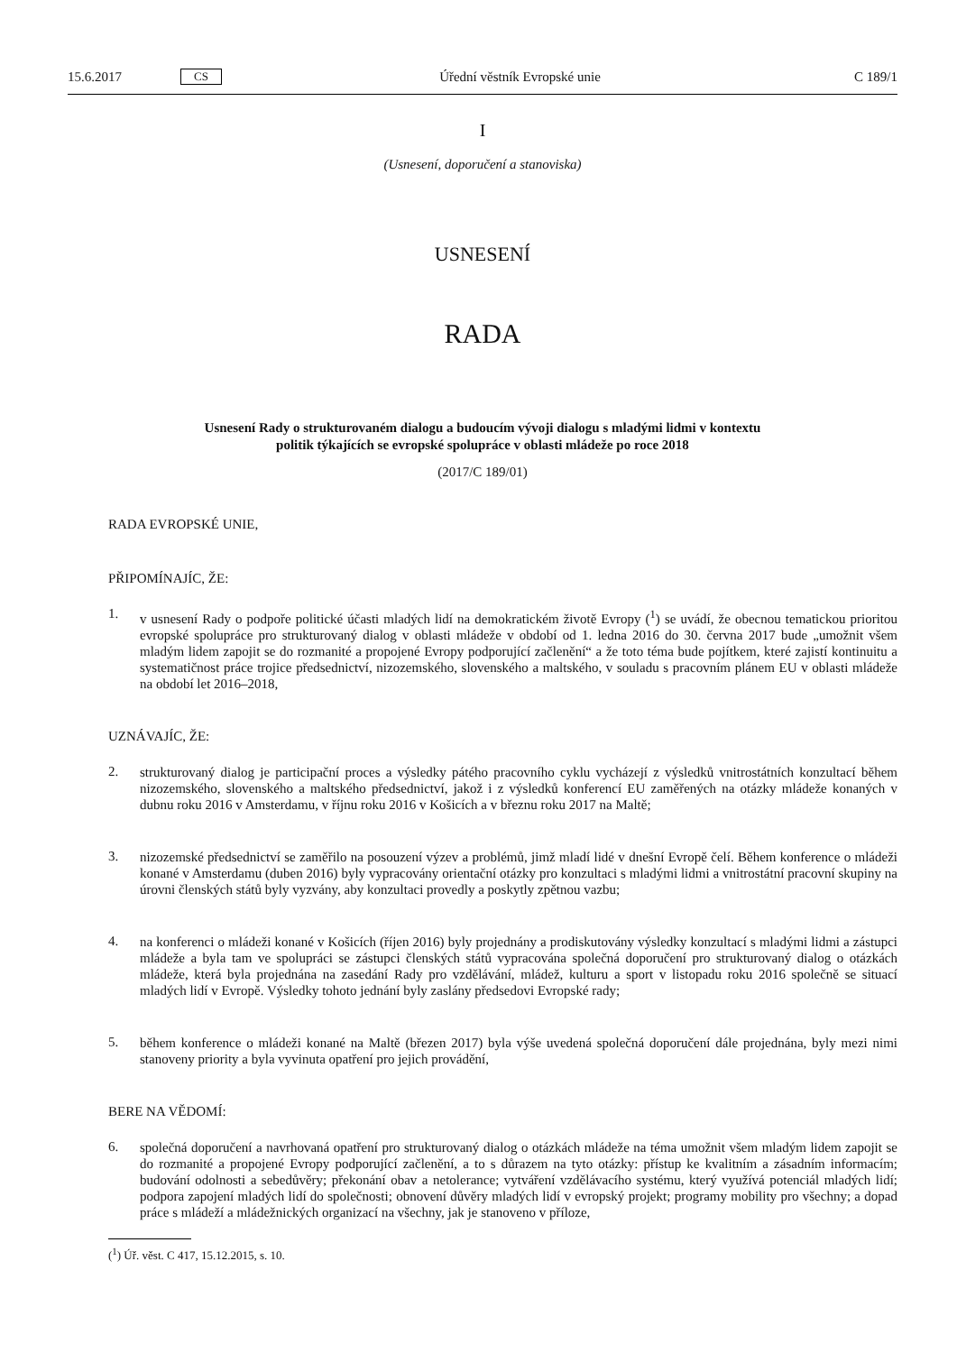15.6.2017 CS Úřední věstník Evropské unie C 189/1
I
(Usnesení, doporučení a stanoviska)
USNESENÍ
RADA
Usnesení Rady o strukturovaném dialogu a budoucím vývoji dialogu s mladými lidmi v kontextu
politik týkajících se evropské spolupráce v oblasti mládeže po roce 2018
(2017/C 189/01)
RADA EVROPSKÉ UNIE,
PŘIPOMÍNAJÍC, ŽE:
1.
v usnesení Rady o podpoře politické účasti mladých lidí na demokratickém životě Evropy (<sup>1</sup>) se uvádí, že obecnou tematickou prioritou evropské spolupráce pro strukturovaný dialog v oblasti mládeže v období od 1. ledna 2016 do 30. června 2017 bude „umožnit všem mladým lidem zapojit se do rozmanité a propojené Evropy podporující začlenění“ a že toto téma bude pojítkem, které zajistí kontinuitu a systematičnost práce trojice předsednictví, nizozemského, slovenského a maltského, v souladu s pracovním plánem EU v oblasti mládeže na období let 2016–2018,
UZNÁVAJÍC, ŽE:
2.
strukturovaný dialog je participační proces a výsledky pátého pracovního cyklu vycházejí z výsledků vnitrostátních konzultací během nizozemského, slovenského a maltského předsednictví, jakož i z výsledků konferencí EU zaměřených na otázky mládeže konaných v dubnu roku 2016 v Amsterdamu, v říjnu roku 2016 v Košicích a v březnu roku 2017 na Maltě;
3.
nizozemské předsednictví se zaměřilo na posouzení výzev a problémů, jimž mladí lidé v dnešní Evropě čelí. Během konference o mládeži konané v Amsterdamu (duben 2016) byly vypracovány orientační otázky pro konzultaci s mladými lidmi a vnitrostátní pracovní skupiny na úrovni členských států byly vyzvány, aby konzultaci provedly a poskytly zpětnou vazbu;
4.
na konferenci o mládeži konané v Košicích (říjen 2016) byly projednány a prodiskutovány výsledky konzultací s mladými lidmi a zástupci mládeže a byla tam ve spolupráci se zástupci členských států vypracována společná doporučení pro strukturovaný dialog o otázkách mládeže, která byla projednána na zasedání Rady pro vzdělávání, mládež, kulturu a sport v listopadu roku 2016 společně se situací mladých lidí v Evropě. Výsledky tohoto jednání byly zaslány předsedovi Evropské rady;
5.
během konference o mládeži konané na Maltě (březen 2017) byla výše uvedená společná doporučení dále projednána, byly mezi nimi stanoveny priority a byla vyvinuta opatření pro jejich provádění,
BERE NA VĚDOMÍ:
6.
společná doporučení a navrhovaná opatření pro strukturovaný dialog o otázkách mládeže na téma umožnit všem mladým lidem zapojit se do rozmanité a propojené Evropy podporující začlenění, a to s důrazem na tyto otázky: přístup ke kvalitním a zásadním informacím; budování odolnosti a sebedůvěry; překonání obav a netolerance; vytváření vzdělávacího systému, který využívá potenciál mladých lidí; podpora zapojení mladých lidí do společnosti; obnovení důvěry mladých lidí v evropský projekt; programy mobility pro všechny; a dopad práce s mládeží a mládežnických organizací na všechny, jak je stanoveno v příloze,
(<sup>1</sup>) Úř. věst. C 417, 15.12.2015, s. 10.